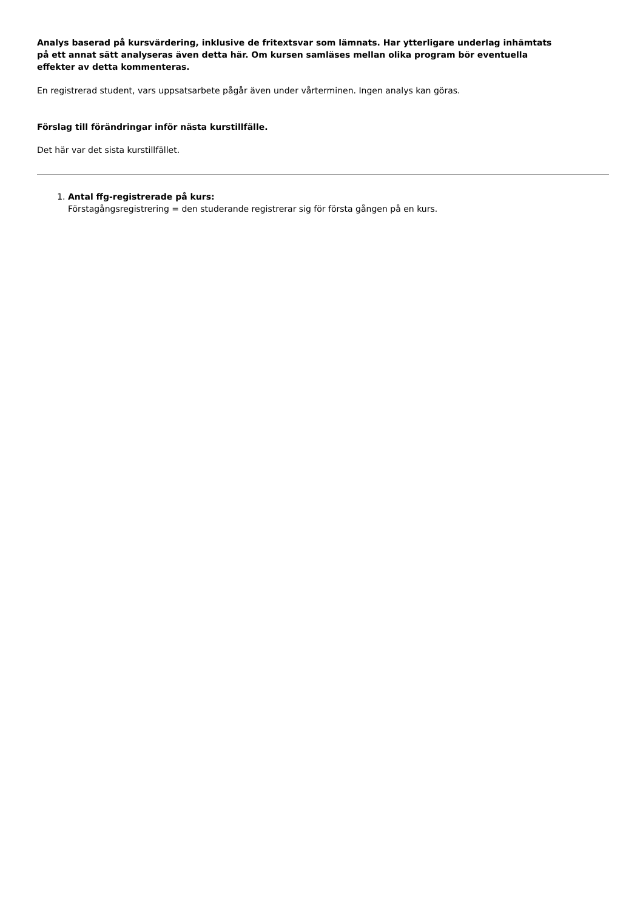Analys baserad på kursvärdering, inklusive de fritextsvar som lämnats. Har ytterligare underlag inhämtats på ett annat sätt analyseras även detta här. Om kursen samläses mellan olika program bör eventuella effekter av detta kommenteras.
En registrerad student, vars uppsatsarbete pågår även under vårterminen. Ingen analys kan göras.
Förslag till förändringar inför nästa kurstillfälle.
Det här var det sista kurstillfället.
1. Antal ffg-registrerade på kurs:
Förstagångsregistrering = den studerande registrerar sig för första gången på en kurs.